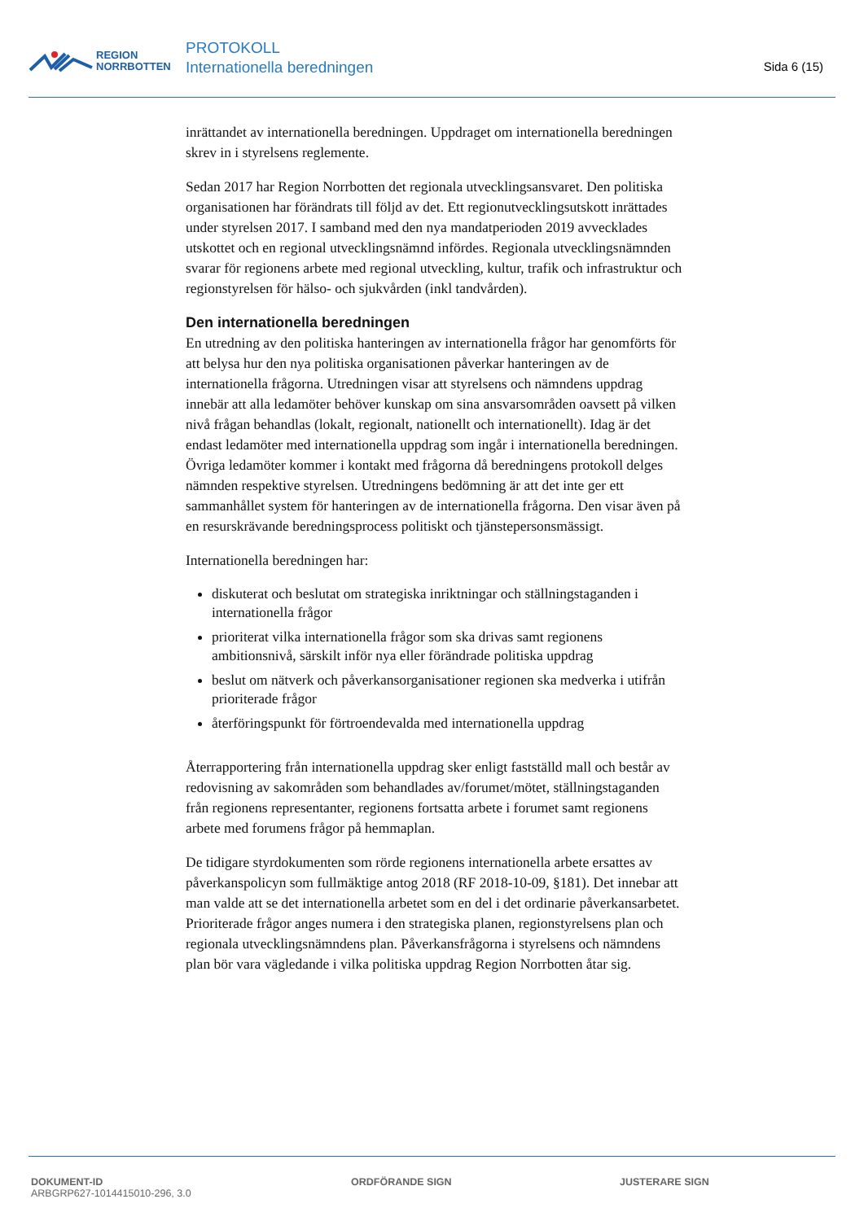REGION
NORRBOTTEN
PROTOKOLL
Internationella beredningen
Sida 6 (15)
inrättandet av internationella beredningen. Uppdraget om internationella beredningen skrev in i styrelsens reglemente.
Sedan 2017 har Region Norrbotten det regionala utvecklingsansvaret. Den politiska organisationen har förändrats till följd av det. Ett regionutvecklingsutskott inrättades under styrelsen 2017. I samband med den nya mandatperioden 2019 avvecklades utskottet och en regional utvecklingsnämnd infördes. Regionala utvecklingsnämnden svarar för regionens arbete med regional utveckling, kultur, trafik och infrastruktur och regionstyrelsen för hälso- och sjukvården (inkl tandvården).
Den internationella beredningen
En utredning av den politiska hanteringen av internationella frågor har genomförts för att belysa hur den nya politiska organisationen påverkar hanteringen av de internationella frågorna. Utredningen visar att styrelsens och nämndens uppdrag innebär att alla ledamöter behöver kunskap om sina ansvarsområden oavsett på vilken nivå frågan behandlas (lokalt, regionalt, nationellt och internationellt). Idag är det endast ledamöter med internationella uppdrag som ingår i internationella beredningen. Övriga ledamöter kommer i kontakt med frågorna då beredningens protokoll delges nämnden respektive styrelsen. Utredningens bedömning är att det inte ger ett sammanhållet system för hanteringen av de internationella frågorna. Den visar även på en resurskrävande beredningsprocess politiskt och tjänstepersonsmässigt.
Internationella beredningen har:
diskuterat och beslutat om strategiska inriktningar och ställningstaganden i internationella frågor
prioriterat vilka internationella frågor som ska drivas samt regionens ambitionsnivå, särskilt inför nya eller förändrade politiska uppdrag
beslut om nätverk och påverkansorganisationer regionen ska medverka i utifrån prioriterade frågor
återföringspunkt för förtroendevalda med internationella uppdrag
Återrapportering från internationella uppdrag sker enligt fastställd mall och består av redovisning av sakområden som behandlades av/forumet/mötet, ställningstaganden från regionens representanter, regionens fortsatta arbete i forumet samt regionens arbete med forumens frågor på hemmaplan.
De tidigare styrdokumenten som rörde regionens internationella arbete ersattes av påverkanspolicyn som fullmäktige antog 2018 (RF 2018-10-09, §181). Det innebar att man valde att se det internationella arbetet som en del i det ordinarie påverkansarbetet. Prioriterade frågor anges numera i den strategiska planen, regionstyrelsens plan och regionala utvecklingsnämndens plan. Påverkansfrågorna i styrelsens och nämndens plan bör vara vägledande i vilka politiska uppdrag Region Norrbotten åtar sig.
DOKUMENT-ID
ARBGRP627-1014415010-296, 3.0
ORDFÖRANDE SIGN JUSTERARE SIGN